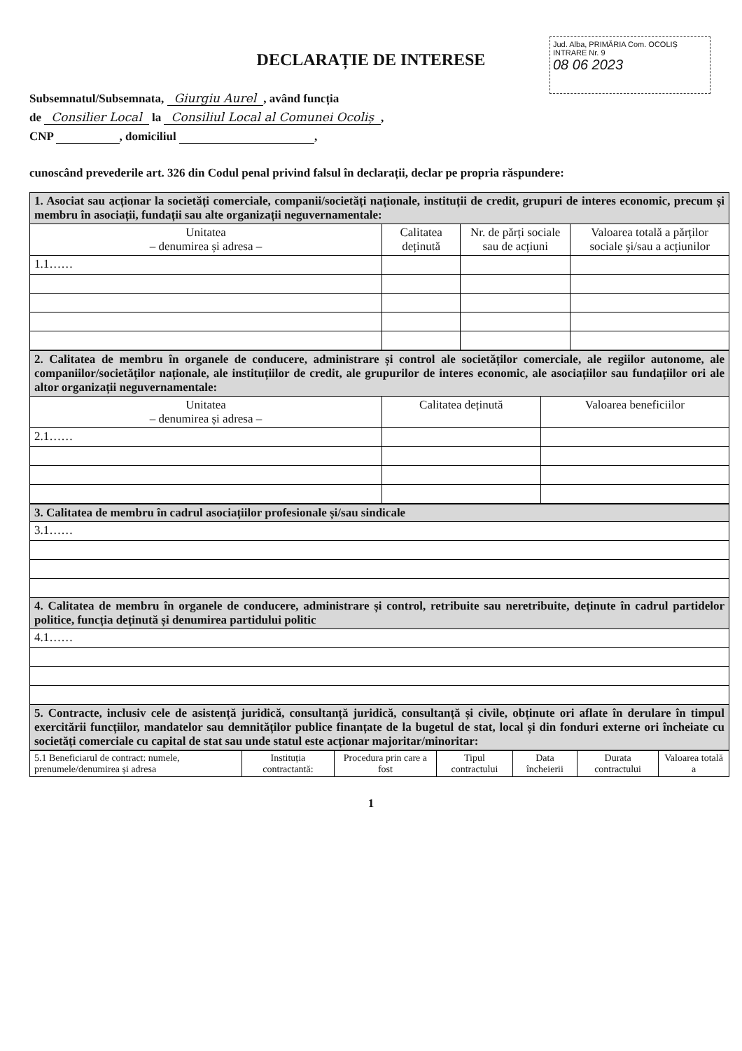Jud. Alba, PRIMĂRIA Com. OCOLIȘ
INTRARE Nr. 9
08 06 2023
DECLARAȚIE DE INTERESE
Subsemnatul/Subsemnata, Giurgiu Aurel, având funcția
de Consilier Local la Consiliul Local al Comunei Ocoliș,
CNP , domiciliul ,
cunoscând prevederile art. 326 din Codul penal privind falsul în declarații, declar pe propria răspundere:
| 1. Asociat sau acționar la societăți comerciale, companii/societăți naționale, instituții de credit, grupuri de interes economic, precum și membru în asociații, fundații sau alte organizații neguvernamentale: | | | |
| Unitatea – denumirea și adresa – | Calitatea deținută | Nr. de părți sociale sau de acțiuni | Valoarea totală a părților sociale și/sau a acțiunilor |
| 1.1…… | | | |
| 2. Calitatea de membru în organele de conducere, administrare și control ale societăților comerciale, ale regiilor autonome, ale companiilor/societăților naționale, ale instituțiilor de credit, ale grupurilor de interes economic, ale asociațiilor sau fundațiilor ori ale altor organizații neguvernamentale: | | |
| Unitatea – denumirea și adresa – | Calitatea deținută | Valoarea beneficiilor |
| 2.1…… | | |
| 3. Calitatea de membru în cadrul asociațiilor profesionale și/sau sindicale |
| 3.1…… |
| 4. Calitatea de membru în organele de conducere, administrare și control, retribuite sau neretribuite, deținute în cadrul partidelor politice, funcția deținută și denumirea partidului politic |
| 4.1…… |
| 5. Contracte, inclusiv cele de asistență juridică, consultanță juridică, consultanță și civile, obținute ori aflate în derulare în timpul exercitării funcțiilor, mandatelor sau demnităților publice finanțate de la bugetul de stat, local și din fonduri externe ori încheiate cu societăți comerciale cu capital de stat sau unde statul este acționar majoritar/minoritar: |
| 5.1 Beneficiarul de contract: numele, prenumele/denumirea și adresa | Instituția contractantă: | Procedura prin care a fost | Tipul contractului | Data încheierii | Durata contractului | Valoarea totală a |
1